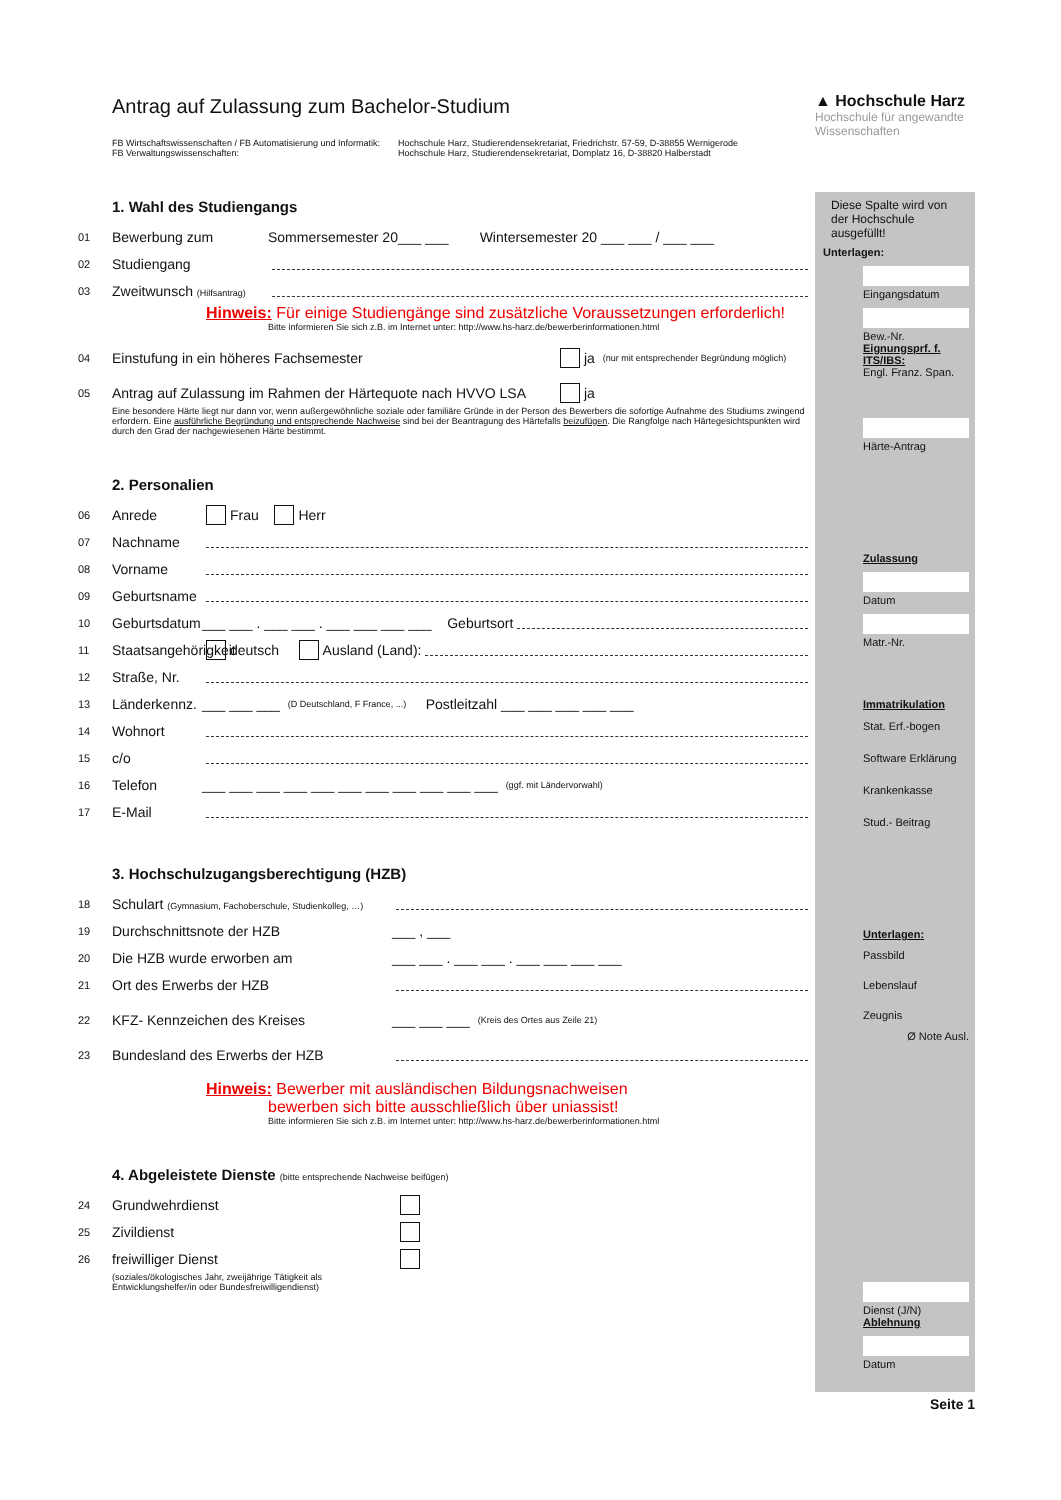▲ Hochschule Harz
Hochschule für angewandte Wissenschaften
Antrag auf Zulassung zum Bachelor-Studium
FB Wirtschaftswissenschaften / FB Automatisierung und Informatik:
FB Verwaltungswissenschaften:
Hochschule Harz, Studierendensekretariat, Friedrichstr. 57-59, D-38855 Wernigerode
Hochschule Harz, Studierendensekretariat, Domplatz 16, D-38820 Halberstadt
1. Wahl des Studiengangs
01 Bewerbung zum Sommersemester 20___ ___ Wintersemester 20 ___ ___ / ___ ___
02 Studiengang
03 Zweitwunsch (Hilfsantrag)
Hinweis: Für einige Studiengänge sind zusätzliche Voraussetzungen erforderlich!
Bitte informieren Sie sich z.B. im Internet unter: http://www.hs-harz.de/bewerberinformationen.html
04 Einstufung in ein höheres Fachsemester ja (nur mit entsprechender Begründung möglich)
05 Antrag auf Zulassung im Rahmen der Härtequote nach HVVO LSA ja
Eine besondere Härte liegt nur dann vor, wenn außergewöhnliche soziale oder familiäre Gründe in der Person des Bewerbers die sofortige Aufnahme des Studiums zwingend erfordern. Eine ausführliche Begründung und entsprechende Nachweise sind bei der Beantragung des Härtefalls beizufügen. Die Rangfolge nach Härtegesichtspunkten wird durch den Grad der nachgewiesenen Härte bestimmt.
2. Personalien
06 Anrede Frau Herr
07 Nachname
08 Vorname
09 Geburtsname
10 Geburtsdatum ___ ___ . ___ ___ . ___ ___ ___ ___ Geburtsort
11 Staatsangehörigkeit deutsch Ausland (Land):
12 Straße, Nr.
13 Länderkennz. ___ ___ ___ (D Deutschland, F France, ...) Postleitzahl ___ ___ ___ ___ ___
14 Wohnort
15 c/o
16 Telefon ___ ___ ___ ___ ___ ___ ___ ___ ___ ___ ___ (ggf. mit Ländervorwahl)
17 E-Mail
3. Hochschulzugangsberechtigung (HZB)
18 Schulart (Gymnasium, Fachoberschule, Studienkolleg, …)
19 Durchschnittsnote der HZB ___ , ___
20 Die HZB wurde erworben am ___ ___ . ___ ___ . ___ ___ ___ ___
21 Ort des Erwerbs der HZB
22 KFZ- Kennzeichen des Kreises ___ ___ ___ (Kreis des Ortes aus Zeile 21)
23 Bundesland des Erwerbs der HZB
Hinweis: Bewerber mit ausländischen Bildungsnachweisen
bewerben sich bitte ausschließlich über uniassist!
Bitte informieren Sie sich z.B. im Internet unter: http://www.hs-harz.de/bewerberinformationen.html
4. Abgeleistete Dienste (bitte entsprechende Nachweise beifügen)
24 Grundwehrdienst
25 Zivildienst
26 freiwilliger Dienst
(soziales/ökologisches Jahr, zweijährige Tätigkeit als
Entwicklungshelfer/in oder Bundesfreiwilligendienst)
Diese Spalte wird von der Hochschule ausgefüllt!
Unterlagen:
Eingangsdatum
Bew.-Nr.
Eignungsprf. f. ITS/IBS:
Engl. Franz. Span.
Härte-Antrag
Zulassung
Datum
Matr.-Nr.
Immatrikulation
Stat. Erf.-bogen
Software Erklärung
Krankenkasse
Stud.- Beitrag
Unterlagen:
Passbild
Lebenslauf
Zeugnis
Ø Note Ausl.
Dienst (J/N)
Ablehnung
Datum
Seite 1